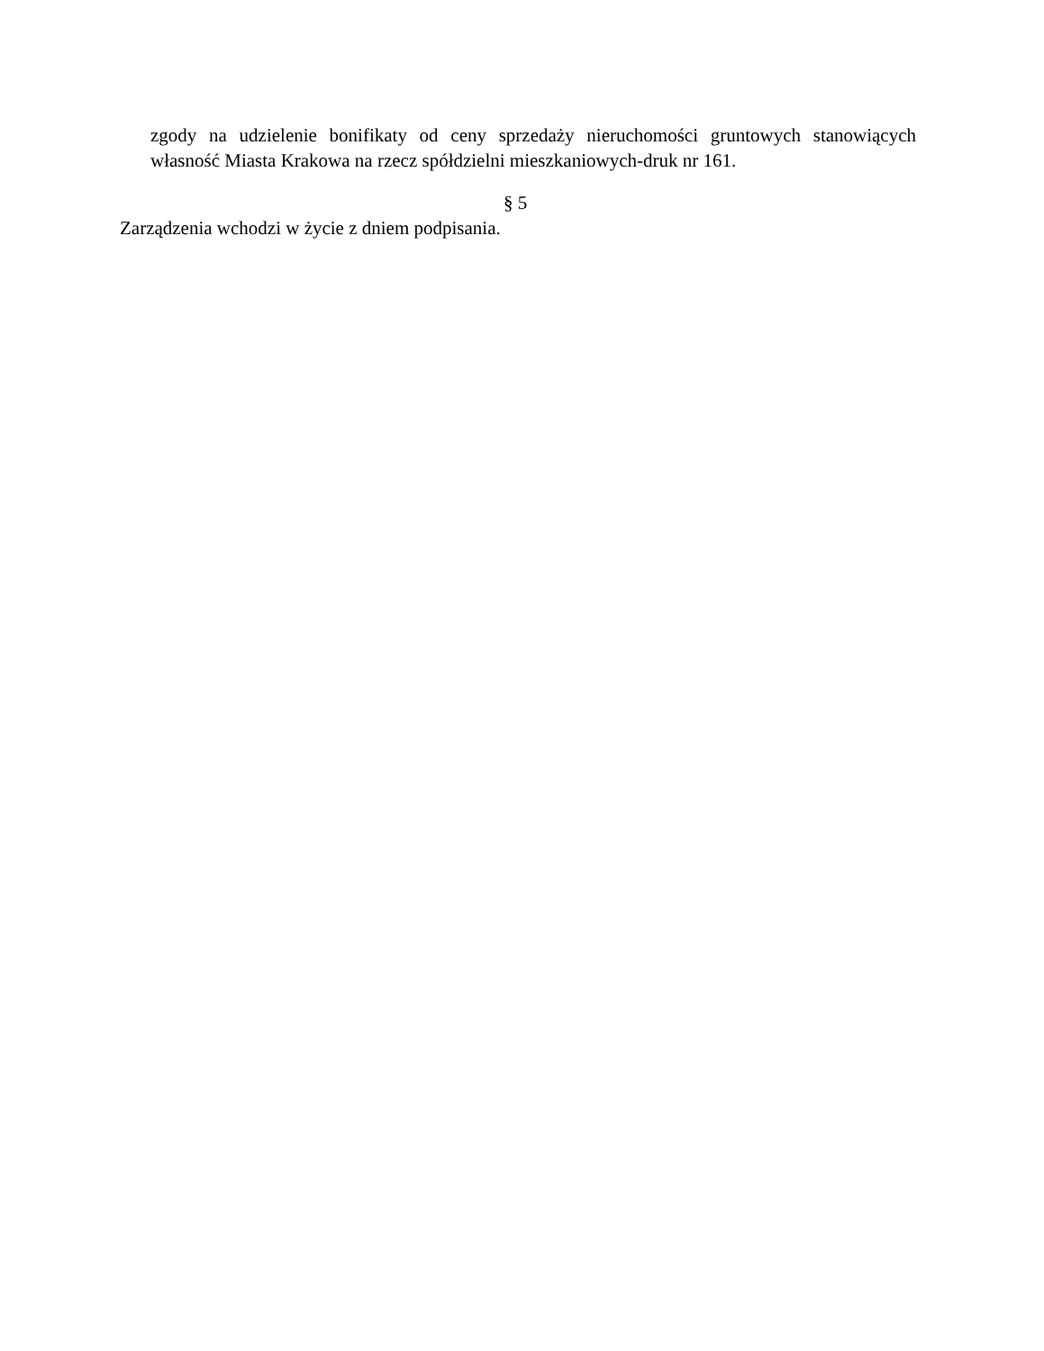zgody na udzielenie bonifikaty od ceny sprzedaży nieruchomości gruntowych stanowiących własność Miasta Krakowa na rzecz spółdzielni mieszkaniowych-druk nr 161.
§ 5
Zarządzenia wchodzi w życie z dniem podpisania.